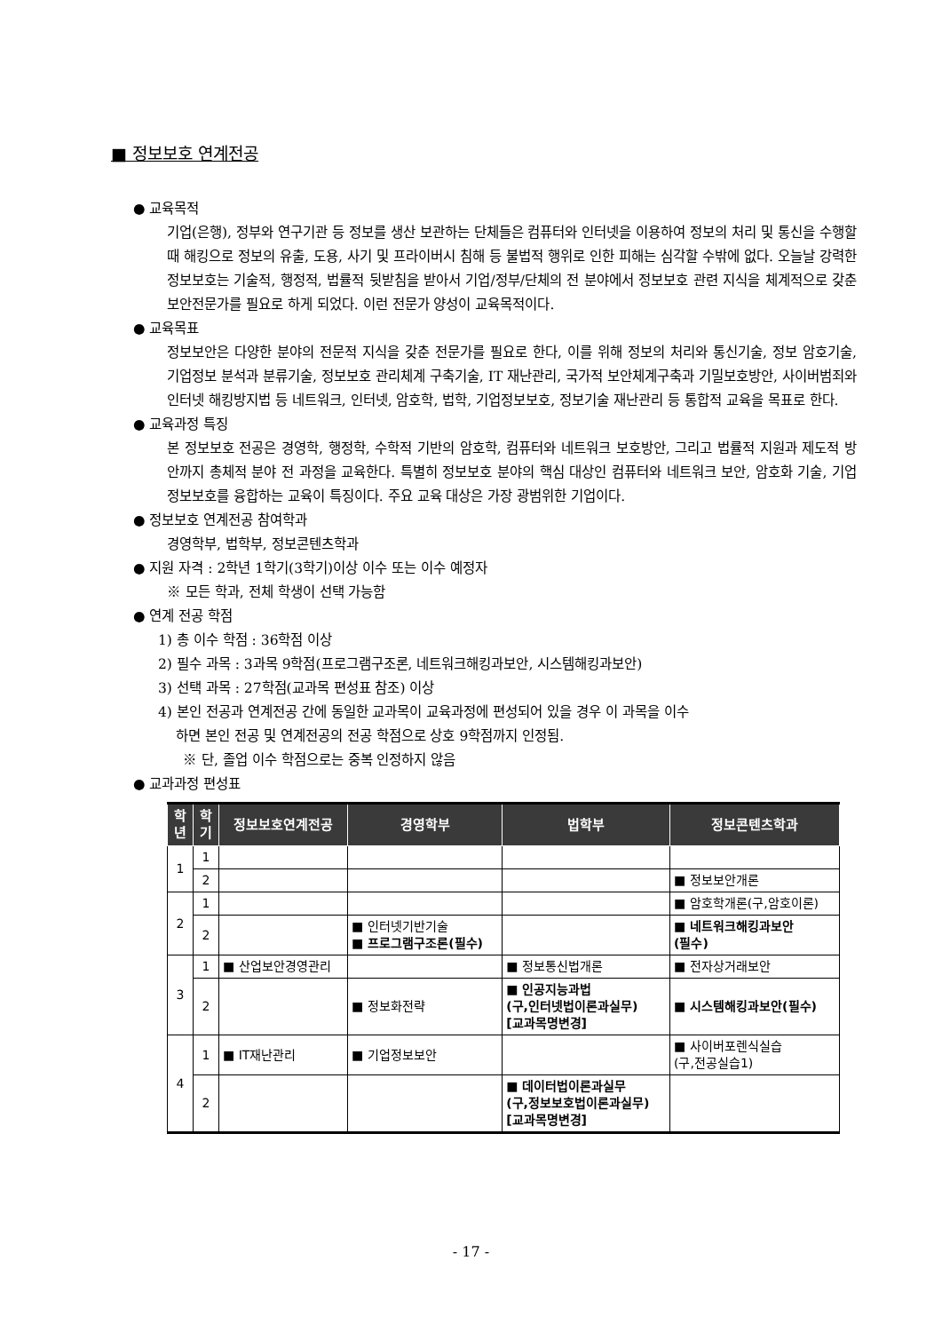■ 정보보호 연계전공
● 교육목적
기업(은행), 정부와 연구기관 등 정보를 생산 보관하는 단체들은 컴퓨터와 인터넷을 이용하여 정보의 처리 및 통신을 수행할때 해킹으로 정보의 유출, 도용, 사기 및 프라이버시 침해 등 불법적 행위로 인한 피해는 심각할 수밖에 없다. 오늘날 강력한 정보보호는 기술적, 행정적, 법률적 뒷받침을 받아서 기업/정부/단체의 전 분야에서 정보보호 관련 지식을 체계적으로 갖춘 보안전문가를 필요로 하게 되었다. 이런 전문가 양성이 교육목적이다.
● 교육목표
정보보안은 다양한 분야의 전문적 지식을 갖춘 전문가를 필요로 한다, 이를 위해 정보의 처리와 통신기술, 정보 암호기술, 기업정보 분석과 분류기술, 정보보호 관리체계 구축기술, IT 재난관리, 국가적 보안체계구축과 기밀보호방안, 사이버범죄와 인터넷 해킹방지법 등 네트워크, 인터넷, 암호학, 법학, 기업정보보호, 정보기술 재난관리 등 통합적 교육을 목표로 한다.
● 교육과정 특징
본 정보보호 전공은 경영학, 행정학, 수학적 기반의 암호학, 컴퓨터와 네트워크 보호방안, 그리고 법률적 지원과 제도적 방안까지 총체적 분야 전 과정을 교육한다. 특별히 정보보호 분야의 핵심 대상인 컴퓨터와 네트워크 보안, 암호화 기술, 기업정보보호를 융합하는 교육이 특징이다. 주요 교육 대상은 가장 광범위한 기업이다.
● 정보보호 연계전공 참여학과
경영학부, 법학부, 정보콘텐츠학과
● 지원 자격 : 2학년 1학기(3학기)이상 이수 또는 이수 예정자
※ 모든 학과, 전체 학생이 선택 가능함
● 연계 전공 학점
1) 총 이수 학점 : 36학점 이상
2) 필수 과목 : 3과목 9학점(프로그램구조론, 네트워크해킹과보안, 시스템해킹과보안)
3) 선택 과목 : 27학점(교과목 편성표 참조) 이상
4) 본인 전공과 연계전공 간에 동일한 교과목이 교육과정에 편성되어 있을 경우 이 과목을 이수
하면 본인 전공 및 연계전공의 전공 학점으로 상호 9학점까지 인정됨.
※ 단, 졸업 이수 학점으로는 중복 인정하지 않음
● 교과과정 편성표
| 학년 | 학기 | 정보보호연계전공 | 경영학부 | 법학부 | 정보콘텐츠학과 |
| --- | --- | --- | --- | --- | --- |
| 1 | 1 | | | | |
| | 2 | | | | ■ 정보보안개론 |
| 2 | 1 | | | | ■ 암호학개론(구,암호이론) |
| | 2 | | ■ 인터넷기반기술 ■ 프로그램구조론(필수) | | ■ 네트워크해킹과보안 (필수) |
| 3 | 1 | ■ 산업보안경영관리 | | ■ 정보통신법개론 | ■ 전자상거래보안 |
| | 2 | | ■ 정보화전략 | ■ 인공지능과법 (구,인터넷법이론과실무) [교과목명변경] | ■ 시스템해킹과보안(필수) |
| 4 | 1 | ■ IT재난관리 | ■ 기업정보보안 | | ■ 사이버포렌식실습 (구,전공실습1) |
| | 2 | | | ■ 데이터법이론과실무 (구,정보보호법이론과실무) [교과목명변경] | |
- 17 -